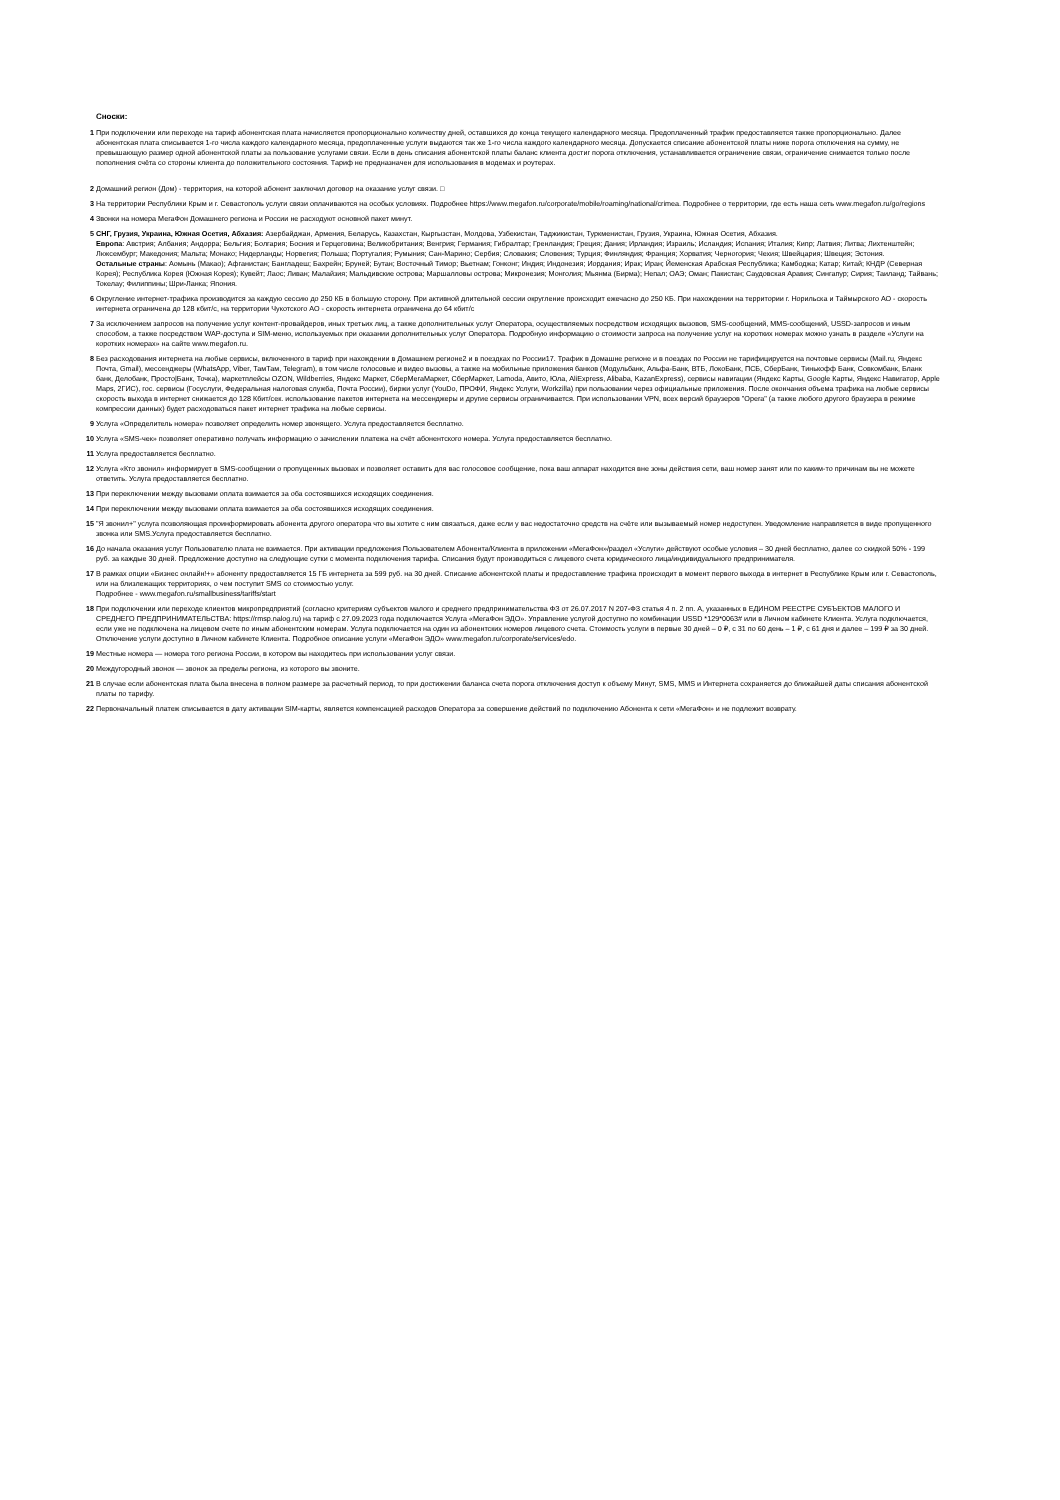Сноски:
| 1 | При подключении или переходе на тариф абонентская плата начисляется пропорционально количеству дней, оставшихся до конца текущего календарного месяца. Предоплаченный трафик предоставляется также пропорционально. Далее абонентская плата списывается 1-го числа каждого календарного месяца, предоплаченные услуги выдаются так же 1-го числа каждого календарного месяца. Допускается списание абонентской платы ниже порога отключения на сумму, не превышающую размер одной абонентской платы за пользование услугами связи. Если в день списания абонентской платы баланс клиента достиг порога отключения, устанавливается ограничение связи, ограничение снимается только после пополнения счёта со стороны клиента до положительного состояния. Тариф не предназначен для использования в модемах и роутерах. |
| 2 | Домашний регион (Дом) - территория, на которой абонент заключил договор на оказание услуг связи. □ |
| 3 | На территории Республики Крым и г. Севастополь услуги связи оплачиваются на особых условиях. Подробнее https://www.megafon.ru/corporate/mobile/roaming/national/crimea. Подробнее о территории, где есть наша сеть www.megafon.ru/go/regions |
| 4 | Звонки на номера МегаФон Домашнего региона и России не расходуют основной пакет минут. |
| 5 | СНГ, Грузия, Украина, Южная Осетия, Абхазия: Азербайджан, Армения, Беларусь, Казахстан, Кыргызстан, Молдова, Узбекистан, Таджикистан, Туркменистан, Грузия, Украина, Южная Осетия, Абхазия. Европа : Австрия; Албания; Андорра; Бельгия; Болгария; Босния и Герцеговина; Великобритания; Венгрия; Германия; Гибралтар; Гренландия; Греция; Дания; Ирландия; Израиль; Исландия; Испания; Италия; Кипр; Латвия; Литва; Лихтенштейн; Люксембург; Македония; Мальта; Монако; Нидерланды; Норвегия; Польша; Португалия; Румыния; Сан-Марино; Сербия; Словакия; Словения; Турция; Финляндия; Франция; Хорватия; Черногория; Чехия; Швейцария; Швеция; Эстония. Остальные страны : Аомынь (Макао); Афганистан; Бангладеш; Бахрейн; Бруней; Бутан; Восточный Тимор; Вьетнам; Гонконг; Индия; Индонезия; Иордания; Ирак; Иран; Йеменская Арабская Республика; Камбоджа; Катар; Китай; КНДР (Северная Корея); Республика Корея (Южная Корея); Кувейт; Лаос; Ливан; Малайзия; Мальдивские острова; Маршалловы острова; Микронезия; Монголия; Мьянма (Бирма); Непал; ОАЭ; Оман; Пакистан; Саудовская Аравия; Сингапур; Сирия; Таиланд; Тайвань; Токелау; Филиппины; Шри-Ланка; Япония. |
| 6 | Округление интернет-трафика производится за каждую сессию до 250 КБ в большую сторону. При активной длительной сессии округление происходит ежечасно до 250 КБ. При нахождении на территории г. Норильска и Таймырского АО - скорость интернета ограничена до 128 кбит/с, на территории Чукотского АО - скорость интернета ограничена до 64 кбит/с |
| 7 | За исключением запросов на получение услуг контент-провайдеров, иных третьих лиц, а также дополнительных услуг Оператора, осуществляемых посредством исходящих вызовов, SMS-сообщений, MMS-сообщений, USSD-запросов и иным способом, а также посредством WAP-доступа и SIM-меню, используемых при оказании дополнительных услуг Оператора. Подробную информацию о стоимости запроса на получение услуг на коротких номерах можно узнать в разделе «Услуги на коротких номерах» на сайте www.megafon.ru. |
| 8 | Без расходования интернета на любые сервисы, включенного в тариф при нахождении в Домашнем регионе2 и в поездках по России17. Трафик в Домашне регионе и в поездах по России не тарифицируется на почтовые сервисы (Mail.ru, Яндекс Почта, Gmail), мессенджеры (WhatsApp, Viber, ТамТам, Telegram), в том числе голосовые и видео вызовы, а также на мобильные приложения банков (Модульбанк, Альфа-Банк, ВТБ, ЛокоБанк, ПСБ, СберБанк, Тинькофф Банк, Совкомбанк, Бланк банк, Делобанк, Просто/Банк, Точка), маркетплейсы OZON, Wildberries, Яндекс Маркет, СберМегаМаркет, СберМаркет, Lamoda, Авито, Юла, AliExpress, Alibaba, KazanExpress), сервисы навигации (Яндекс Карты, Google Карты, Яндекс Навигатор, Apple Maps, 2ГИС), гос. сервисы (Госуслуги, Федеральная налоговая служба, Почта России), биржи услуг (YouDo, ПРОФИ, Яндекс Услуги, Workzilla) при пользовании через официальные приложения. После окончания объема трафика на любые сервисы скорость выхода в интернет снижается до 128 Кбит/сек. использование пакетов интернета на мессенджеры и другие сервисы ограничивается. При использовании VPN, всех версий браузеров "Opera" (а также любого другого браузера в режиме компрессии данных) будет расходоваться пакет интернет трафика на любые сервисы. |
| 9 | Услуга «Определитель номера» позволяет определить номер звонящего. Услуга предоставляется бесплатно. |
| 10 | Услуга «SMS-чек» позволяет оперативно получать информацию о зачислении платежа на счёт абонентского номера. Услуга предоставляется бесплатно. |
| 11 | Услуга предоставляется бесплатно. |
| 12 | Услуга «Кто звонил» информирует в SMS-сообщении о пропущенных вызовах и позволяет оставить для вас голосовое сообщение, пока ваш аппарат находится вне зоны действия сети, ваш номер занят или по каким-то причинам вы не можете ответить. Услуга предоставляется бесплатно. |
| 13 | При переключении между вызовами оплата взимается за оба состоявшихся исходящих соединения. |
| 14 | При переключении между вызовами оплата взимается за оба состоявшихся исходящих соединения. |
| 15 | "Я звонил+" услуга позволяющая проинформировать абонента другого оператора что вы хотите с ним связаться, даже если у вас недостаточно средств на счёте или вызываемый номер недоступен. Уведомление направляется в виде пропущенного звонка или SMS.Услуга предоставляется бесплатно. |
| 16 | До начала оказания услуг Пользователю плата не взимается. При активации предложения Пользователем Абонента/Клиента в приложении «МегаФон»/раздел «Услуги» действуют особые условия – 30 дней бесплатно, далее со скидкой 50% - 199 руб. за каждые 30 дней. Предложение доступно на следующие сутки с момента подключения тарифа. Списания будут производиться с лицевого счета юридического лица/индивидуального предпринимателя. |
| 17 | В рамках опции «Бизнес онлайн!+» абоненту предоставляется 15 ГБ интернета за 599 руб. на 30 дней. Списание абонентской платы и предоставление трафика происходит в момент первого выхода в интернет в Республике Крым или г. Севастополь, или на близлежащих территориях, о чем поступит SMS со стоимостью услуг. Подробнее - www.megafon.ru/smallbusiness/tariffs/start |
| 18 | При подключении или переходе клиентов микропредприятий (согласно критериям субъектов малого и среднего предпринимательства ФЗ от 26.07.2017 N 207-ФЗ статья 4 п. 2 пп. А, указанных в ЕДИНОМ РЕЕСТРЕ СУБЪЕКТОВ МАЛОГО И СРЕДНЕГО ПРЕДПРИНИМАТЕЛЬСТВА: https://rmsp.nalog.ru) на тариф с 27.09.2023 года подключается Услуга «МегаФон ЭДО». Управление услугой доступно по комбинации USSD *129*0063# или в Личном кабинете Клиента. Услуга подключается, если уже не подключена на лицевом счете по иным абонентским номерам. Услуга подключается на один из абонентских номеров лицевого счета. Стоимость услуги в первые 30 дней – 0 ₽, с 31 по 60 день – 1 ₽, с 61 дня и далее – 199 ₽ за 30 дней. Отключение услуги доступно в Личном кабинете Клиента. Подробное описание услуги «МегаФон ЭДО» www.megafon.ru/corporate/services/edo. |
| 19 | Местные номера — номера того региона России, в котором вы находитесь при использовании услуг связи. |
| 20 | Междугородный звонок — звонок за пределы региона, из которого вы звоните. |
| 21 | В случае если абонентская плата была внесена в полном размере за расчетный период, то при достижении баланса счета порога отключения доступ к объему Минут, SMS, MMS и Интернета сохраняется до ближайшей даты списания абонентской платы по тарифу. |
| 22 | Первоначальный платеж списывается в дату активации SIM-карты, является компенсацией расходов Оператора за совершение действий по подключению Абонента к сети «МегаФон» и не подлежит возврату. |